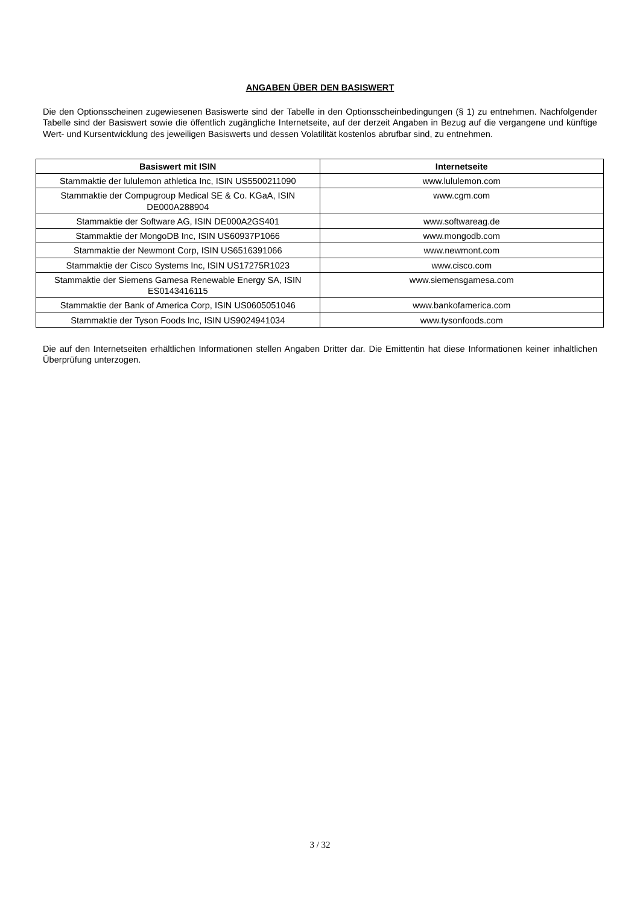ANGABEN ÜBER DEN BASISWERT
Die den Optionsscheinen zugewiesenen Basiswerte sind der Tabelle in den Optionsscheinbedingungen (§ 1) zu entnehmen. Nachfolgender Tabelle sind der Basiswert sowie die öffentlich zugängliche Internetseite, auf der derzeit Angaben in Bezug auf die vergangene und künftige Wert- und Kursentwicklung des jeweiligen Basiswerts und dessen Volatilität kostenlos abrufbar sind, zu entnehmen.
| Basiswert mit ISIN | Internetseite |
| --- | --- |
| Stammaktie der lululemon athletica Inc, ISIN US5500211090 | www.lululemon.com |
| Stammaktie der Compugroup Medical SE & Co. KGaA, ISIN DE000A288904 | www.cgm.com |
| Stammaktie der Software AG, ISIN DE000A2GS401 | www.softwareag.de |
| Stammaktie der MongoDB Inc, ISIN US60937P1066 | www.mongodb.com |
| Stammaktie der Newmont Corp, ISIN US6516391066 | www.newmont.com |
| Stammaktie der Cisco Systems Inc, ISIN US17275R1023 | www.cisco.com |
| Stammaktie der Siemens Gamesa Renewable Energy SA, ISIN ES0143416115 | www.siemensgamesa.com |
| Stammaktie der Bank of America Corp, ISIN US0605051046 | www.bankofamerica.com |
| Stammaktie der Tyson Foods Inc, ISIN US9024941034 | www.tysonfoods.com |
Die auf den Internetseiten erhältlichen Informationen stellen Angaben Dritter dar. Die Emittentin hat diese Informationen keiner inhaltlichen Überprüfung unterzogen.
3 / 32